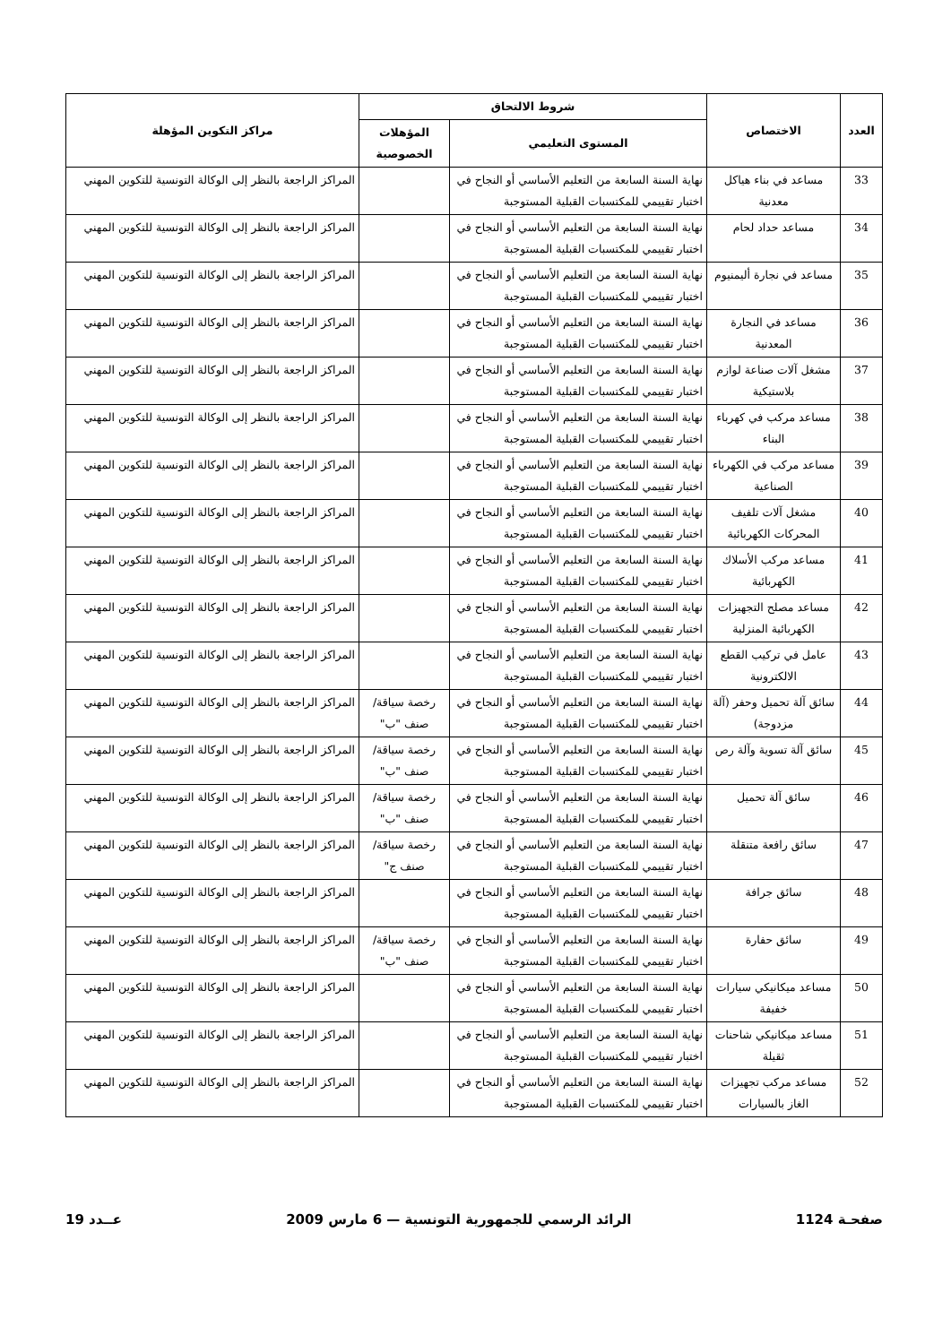| العدد | الاختصاص | شروط الالتحاق | | مراكز التكوين المؤهلة |
| --- | --- | --- | --- | --- |
| | | المستوى التعليمي | المؤهلات الخصوصية | |
| 33 | مساعد في بناء هياكل معدنية | نهاية السنة السابعة من التعليم الأساسي أو النجاح في اختبار تقييمي للمكتسبات القبلية المستوجبة | | المراكز الراجعة بالنظر إلى الوكالة التونسية للتكوين المهني |
| 34 | مساعد حداد لحام | نهاية السنة السابعة من التعليم الأساسي أو النجاح في اختبار تقييمي للمكتسبات القبلية المستوجبة | | المراكز الراجعة بالنظر إلى الوكالة التونسية للتكوين المهني |
| 35 | مساعد في نجارة أليمنيوم | نهاية السنة السابعة من التعليم الأساسي أو النجاح في اختبار تقييمي للمكتسبات القبلية المستوجبة | | المراكز الراجعة بالنظر إلى الوكالة التونسية للتكوين المهني |
| 36 | مساعد في النجارة المعدنية | نهاية السنة السابعة من التعليم الأساسي أو النجاح في اختبار تقييمي للمكتسبات القبلية المستوجبة | | المراكز الراجعة بالنظر إلى الوكالة التونسية للتكوين المهني |
| 37 | مشغل آلات صناعة لوازم بلاستيكية | نهاية السنة السابعة من التعليم الأساسي أو النجاح في اختبار تقييمي للمكتسبات القبلية المستوجبة | | المراكز الراجعة بالنظر إلى الوكالة التونسية للتكوين المهني |
| 38 | مساعد مركب في كهرباء البناء | نهاية السنة السابعة من التعليم الأساسي أو النجاح في اختبار تقييمي للمكتسبات القبلية المستوجبة | | المراكز الراجعة بالنظر إلى الوكالة التونسية للتكوين المهني |
| 39 | مساعد مركب في الكهرباء الصناعية | نهاية السنة السابعة من التعليم الأساسي أو النجاح في اختبار تقييمي للمكتسبات القبلية المستوجبة | | المراكز الراجعة بالنظر إلى الوكالة التونسية للتكوين المهني |
| 40 | مشغل آلات تلفيف المحركات الكهربائية | نهاية السنة السابعة من التعليم الأساسي أو النجاح في اختبار تقييمي للمكتسبات القبلية المستوجبة | | المراكز الراجعة بالنظر إلى الوكالة التونسية للتكوين المهني |
| 41 | مساعد مركب الأسلاك الكهربائية | نهاية السنة السابعة من التعليم الأساسي أو النجاح في اختبار تقييمي للمكتسبات القبلية المستوجبة | | المراكز الراجعة بالنظر إلى الوكالة التونسية للتكوين المهني |
| 42 | مساعد مصلح التجهيزات الكهربائية المنزلية | نهاية السنة السابعة من التعليم الأساسي أو النجاح في اختبار تقييمي للمكتسبات القبلية المستوجبة | | المراكز الراجعة بالنظر إلى الوكالة التونسية للتكوين المهني |
| 43 | عامل في تركيب القطع الالكترونية | نهاية السنة السابعة من التعليم الأساسي أو النجاح في اختبار تقييمي للمكتسبات القبلية المستوجبة | | المراكز الراجعة بالنظر إلى الوكالة التونسية للتكوين المهني |
| 44 | سائق آلة تحميل وحفر (آلة مزدوجة) | نهاية السنة السابعة من التعليم الأساسي أو النجاح في اختبار تقييمي للمكتسبات القبلية المستوجبة | رخصة سياقة/ صنف "ب" | المراكز الراجعة بالنظر إلى الوكالة التونسية للتكوين المهني |
| 45 | سائق آلة تسوية وآلة رص | نهاية السنة السابعة من التعليم الأساسي أو النجاح في اختبار تقييمي للمكتسبات القبلية المستوجبة | رخصة سياقة/ صنف "ب" | المراكز الراجعة بالنظر إلى الوكالة التونسية للتكوين المهني |
| 46 | سائق آلة تحميل | نهاية السنة السابعة من التعليم الأساسي أو النجاح في اختبار تقييمي للمكتسبات القبلية المستوجبة | رخصة سياقة/ صنف "ب" | المراكز الراجعة بالنظر إلى الوكالة التونسية للتكوين المهني |
| 47 | سائق رافعة متنقلة | نهاية السنة السابعة من التعليم الأساسي أو النجاح في اختبار تقييمي للمكتسبات القبلية المستوجبة | رخصة سياقة/ صنف ج" | المراكز الراجعة بالنظر إلى الوكالة التونسية للتكوين المهني |
| 48 | سائق جرافة | نهاية السنة السابعة من التعليم الأساسي أو النجاح في اختبار تقييمي للمكتسبات القبلية المستوجبة | | المراكز الراجعة بالنظر إلى الوكالة التونسية للتكوين المهني |
| 49 | سائق حفارة | نهاية السنة السابعة من التعليم الأساسي أو النجاح في اختبار تقييمي للمكتسبات القبلية المستوجبة | رخصة سياقة/ صنف "ب" | المراكز الراجعة بالنظر إلى الوكالة التونسية للتكوين المهني |
| 50 | مساعد ميكانيكي سيارات خفيفة | نهاية السنة السابعة من التعليم الأساسي أو النجاح في اختبار تقييمي للمكتسبات القبلية المستوجبة | | المراكز الراجعة بالنظر إلى الوكالة التونسية للتكوين المهني |
| 51 | مساعد ميكانيكي شاحنات ثقيلة | نهاية السنة السابعة من التعليم الأساسي أو النجاح في اختبار تقييمي للمكتسبات القبلية المستوجبة | | المراكز الراجعة بالنظر إلى الوكالة التونسية للتكوين المهني |
| 52 | مساعد مركب تجهيزات الغاز بالسيارات | نهاية السنة السابعة من التعليم الأساسي أو النجاح في اختبار تقييمي للمكتسبات القبلية المستوجبة | | المراكز الراجعة بالنظر إلى الوكالة التونسية للتكوين المهني |
صفحـة 1124 الرائد الرسمي للجمهورية التونسية — 6 مارس 2009 عــدد 19